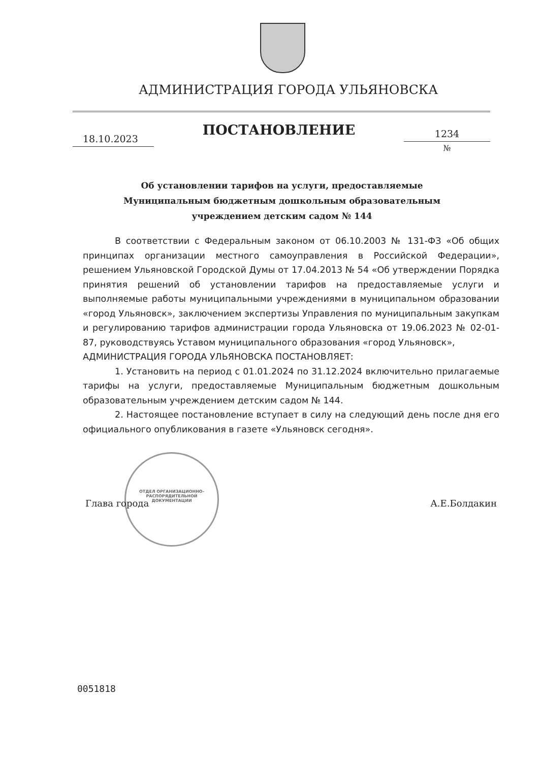АДМИНИСТРАЦИЯ ГОРОДА УЛЬЯНОВСКА
18.10.2023
ПОСТАНОВЛЕНИЕ
1234
№
Об установлении тарифов на услуги, предоставляемые
Муниципальным бюджетным дошкольным образовательным
учреждением детским садом № 144
В соответствии с Федеральным законом от 06.10.2003 № 131-ФЗ «Об общих принципах организации местного самоуправления в Российской Федерации», решением Ульяновской Городской Думы от 17.04.2013 № 54 «Об утверждении Порядка принятия решений об установлении тарифов на предоставляемые услуги и выполняемые работы муниципальными учреждениями в муниципальном образовании «город Ульяновск», заключением экспертизы Управления по муниципальным закупкам и регулированию тарифов администрации города Ульяновска от 19.06.2023 № 02-01-87, руководствуясь Уставом муниципального образования «город Ульяновск»,
АДМИНИСТРАЦИЯ ГОРОДА УЛЬЯНОВСКА ПОСТАНОВЛЯЕТ:
1. Установить на период с 01.01.2024 по 31.12.2024 включительно прилагаемые тарифы на услуги, предоставляемые Муниципальным бюджетным дошкольным образовательным учреждением детским садом № 144.
2. Настоящее постановление вступает в силу на следующий день после дня его официального опубликования в газете «Ульяновск сегодня».
ОТДЕЛ ОРГАНИЗАЦИОННО-РАСПОРЯДИТЕЛЬНОЙ ДОКУМЕНТАЦИИ
Глава города А.Е.Болдакин
0051818